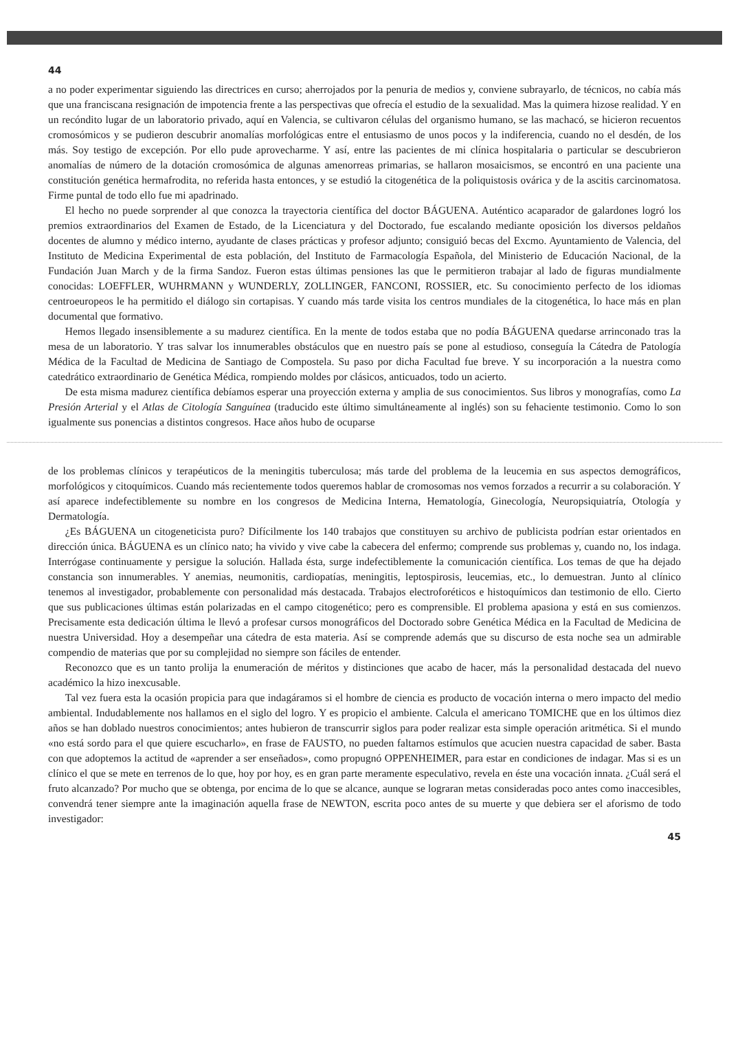44
a no poder experimentar siguiendo las directrices en curso; aherrojados por la penuria de medios y, conviene subrayarlo, de técnicos, no cabía más que una franciscana resignación de impotencia frente a las perspectivas que ofrecía el estudio de la sexualidad. Mas la quimera hizose realidad. Y en un recóndito lugar de un laboratorio privado, aquí en Valencia, se cultivaron células del organismo humano, se las machacó, se hicieron recuentos cromosómicos y se pudieron descubrir anomalías morfológicas entre el entusiasmo de unos pocos y la indiferencia, cuando no el desdén, de los más. Soy testigo de excepción. Por ello pude aprovecharme. Y así, entre las pacientes de mi clínica hospitalaria o particular se descubrieron anomalías de número de la dotación cromosómica de algunas amenorreas primarias, se hallaron mosaicismos, se encontró en una paciente una constitución genética hermafrodita, no referida hasta entonces, y se estudió la citogenética de la poliquistosis ovárica y de la ascitis carcinomatosa. Firme puntal de todo ello fue mi apadrinado.
El hecho no puede sorprender al que conozca la trayectoria científica del doctor BÁGUENA. Auténtico acaparador de galardones logró los premios extraordinarios del Examen de Estado, de la Licenciatura y del Doctorado, fue escalando mediante oposición los diversos peldaños docentes de alumno y médico interno, ayudante de clases prácticas y profesor adjunto; consiguió becas del Excmo. Ayuntamiento de Valencia, del Instituto de Medicina Experimental de esta población, del Instituto de Farmacología Española, del Ministerio de Educación Nacional, de la Fundación Juan March y de la firma Sandoz. Fueron estas últimas pensiones las que le permitieron trabajar al lado de figuras mundialmente conocidas: LOEFFLER, WUHRMANN y WUNDERLY, ZOLLINGER, FANCONI, ROSSIER, etc. Su conocimiento perfecto de los idiomas centroeuropeos le ha permitido el diálogo sin cortapisas. Y cuando más tarde visita los centros mundiales de la citogenética, lo hace más en plan documental que formativo.
Hemos llegado insensiblemente a su madurez científica. En la mente de todos estaba que no podía BÁGUENA quedarse arrinconado tras la mesa de un laboratorio. Y tras salvar los innumerables obstáculos que en nuestro país se pone al estudioso, conseguía la Cátedra de Patología Médica de la Facultad de Medicina de Santiago de Compostela. Su paso por dicha Facultad fue breve. Y su incorporación a la nuestra como catedrático extraordinario de Genética Médica, rompiendo moldes por clásicos, anticuados, todo un acierto.
De esta misma madurez científica debíamos esperar una proyección externa y amplia de sus conocimientos. Sus libros y monografías, como La Presión Arterial y el Atlas de Citología Sanguínea (traducido este último simultáneamente al inglés) son su fehaciente testimonio. Como lo son igualmente sus ponencias a distintos congresos. Hace años hubo de ocuparse
de los problemas clínicos y terapéuticos de la meningitis tuberculosa; más tarde del problema de la leucemia en sus aspectos demográficos, morfológicos y citoquímicos. Cuando más recientemente todos queremos hablar de cromosomas nos vemos forzados a recurrir a su colaboración. Y así aparece indefectiblemente su nombre en los congresos de Medicina Interna, Hematología, Ginecología, Neuropsiquiatría, Otología y Dermatología.
¿Es BÁGUENA un citogeneticista puro? Difícilmente los 140 trabajos que constituyen su archivo de publicista podrían estar orientados en dirección única. BÁGUENA es un clínico nato; ha vivido y vive cabe la cabecera del enfermo; comprende sus problemas y, cuando no, los indaga. Interrógase continuamente y persigue la solución. Hallada ésta, surge indefectiblemente la comunicación científica. Los temas de que ha dejado constancia son innumerables. Y anemias, neumonitis, cardiopatías, meningitis, leptospirosis, leucemias, etc., lo demuestran. Junto al clínico tenemos al investigador, probablemente con personalidad más destacada. Trabajos electroforéticos e histoquímicos dan testimonio de ello. Cierto que sus publicaciones últimas están polarizadas en el campo citogenético; pero es comprensible. El problema apasiona y está en sus comienzos. Precisamente esta dedicación última le llevó a profesar cursos monográficos del Doctorado sobre Genética Médica en la Facultad de Medicina de nuestra Universidad. Hoy a desempeñar una cátedra de esta materia. Así se comprende además que su discurso de esta noche sea un admirable compendio de materias que por su complejidad no siempre son fáciles de entender.
Reconozco que es un tanto prolija la enumeración de méritos y distinciones que acabo de hacer, más la personalidad destacada del nuevo académico la hizo inexcusable.
Tal vez fuera esta la ocasión propicia para que indagáramos si el hombre de ciencia es producto de vocación interna o mero impacto del medio ambiental. Indudablemente nos hallamos en el siglo del logro. Y es propicio el ambiente. Calcula el americano TOMICHE que en los últimos diez años se han doblado nuestros conocimientos; antes hubieron de transcurrir siglos para poder realizar esta simple operación aritmética. Si el mundo «no está sordo para el que quiere escucharlo», en frase de FAUSTO, no pueden faltarnos estímulos que acucien nuestra capacidad de saber. Basta con que adoptemos la actitud de «aprender a ser enseñados», como propugnó OPPENHEIMER, para estar en condiciones de indagar. Mas si es un clínico el que se mete en terrenos de lo que, hoy por hoy, es en gran parte meramente especulativo, revela en éste una vocación innata. ¿Cuál será el fruto alcanzado? Por mucho que se obtenga, por encima de lo que se alcance, aunque se lograran metas consideradas poco antes como inaccesibles, convendrá tener siempre ante la imaginación aquella frase de NEWTON, escrita poco antes de su muerte y que debiera ser el aforismo de todo investigador:
45